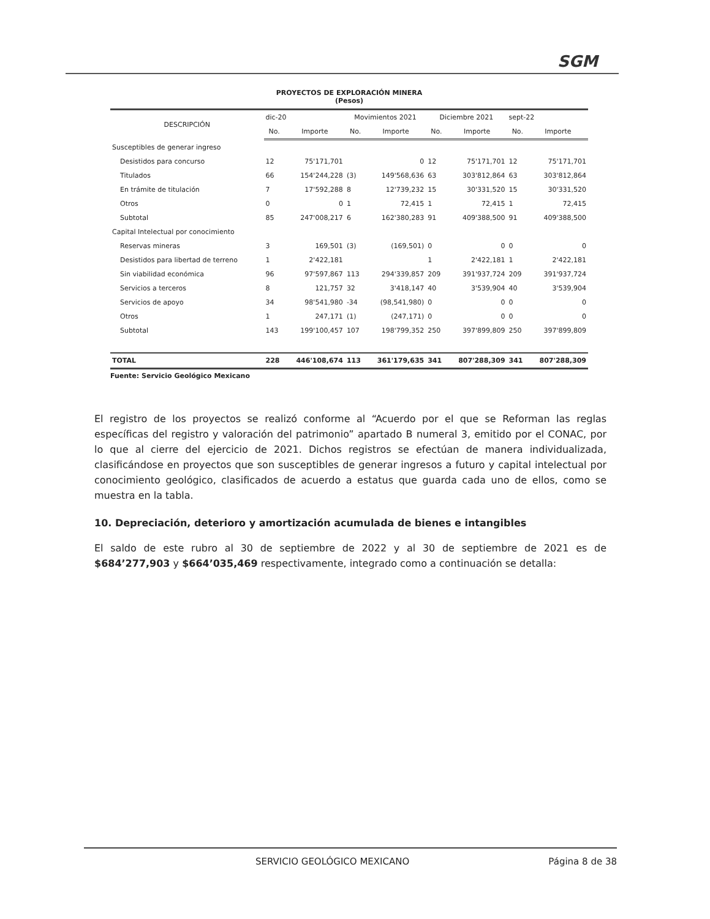SGM
PROYECTOS DE EXPLORACIÓN MINERA
(Pesos)
| DESCRIPCIÓN | dic-20 | | Movimientos 2021 | | Diciembre 2021 | | sept-22 | |
| --- | --- | --- | --- | --- | --- | --- | --- | --- |
| | No. | Importe | No. | Importe | No. | Importe | No. | Importe |
| Susceptibles de generar ingreso | | | | | | | | |
| Desistidos para concurso | 12 | 75'171,701 | | 0 | 12 | 75'171,701 | 12 | 75'171,701 |
| Titulados | 66 | 154'244,228 | (3) | 149'568,636 | 63 | 303'812,864 | 63 | 303'812,864 |
| En trámite de titulación | 7 | 17'592,288 | 8 | 12'739,232 | 15 | 30'331,520 | 15 | 30'331,520 |
| Otros | 0 | 0 | 1 | 72,415 | 1 | 72,415 | 1 | 72,415 |
| Subtotal | 85 | 247'008,217 | 6 | 162'380,283 | 91 | 409'388,500 | 91 | 409'388,500 |
| Capital Intelectual por conocimiento | | | | | | | | |
| Reservas mineras | 3 | 169,501 | (3) | (169,501) | 0 | 0 | 0 | 0 |
| Desistidos para libertad de terreno | 1 | 2'422,181 | | | 1 | 2'422,181 | 1 | 2'422,181 |
| Sin viabilidad económica | 96 | 97'597,867 | 113 | 294'339,857 | 209 | 391'937,724 | 209 | 391'937,724 |
| Servicios a terceros | 8 | 121,757 | 32 | 3'418,147 | 40 | 3'539,904 | 40 | 3'539,904 |
| Servicios de apoyo | 34 | 98'541,980 | -34 | (98,541,980) | 0 | 0 | 0 | 0 |
| Otros | 1 | 247,171 | (1) | (247,171) | 0 | 0 | 0 | 0 |
| Subtotal | 143 | 199'100,457 | 107 | 198'799,352 | 250 | 397'899,809 | 250 | 397'899,809 |
| TOTAL | 228 | 446'108,674 | 113 | 361'179,635 | 341 | 807'288,309 | 341 | 807'288,309 |
Fuente: Servicio Geológico Mexicano
El registro de los proyectos se realizó conforme al “Acuerdo por el que se Reforman las reglas específicas del registro y valoración del patrimonio” apartado B numeral 3, emitido por el CONAC, por lo que al cierre del ejercicio de 2021. Dichos registros se efectúan de manera individualizada, clasificándose en proyectos que son susceptibles de generar ingresos a futuro y capital intelectual por conocimiento geológico, clasificados de acuerdo a estatus que guarda cada uno de ellos, como se muestra en la tabla.
10. Depreciación, deterioro y amortización acumulada de bienes e intangibles
El saldo de este rubro al 30 de septiembre de 2022 y al 30 de septiembre de 2021 es de $684’277,903 y $664’035,469 respectivamente, integrado como a continuación se detalla:
SERVICIO GEOLÓGICO MEXICANO Página 8 de 38